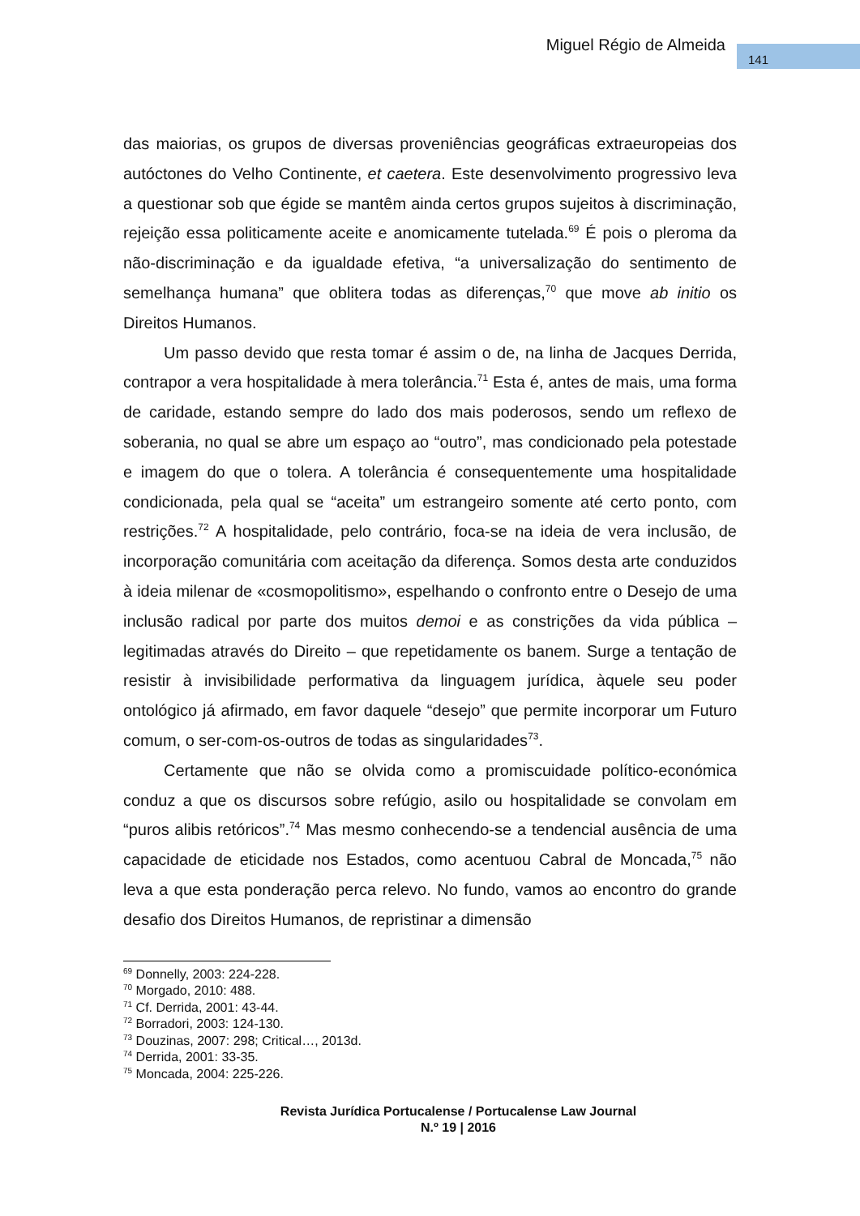Miguel Régio de Almeida 141
das maiorias, os grupos de diversas proveniências geográficas extraeuropeias dos autóctones do Velho Continente, et caetera. Este desenvolvimento progressivo leva a questionar sob que égide se mantêm ainda certos grupos sujeitos à discriminação, rejeição essa politicamente aceite e anomicamente tutelada.<sup>69</sup> É pois o pleroma da não-discriminação e da igualdade efetiva, “a universalização do sentimento de semelhança humana” que oblitera todas as diferenças,<sup>70</sup> que move ab initio os Direitos Humanos.
Um passo devido que resta tomar é assim o de, na linha de Jacques Derrida, contrapor a vera hospitalidade à mera tolerância.<sup>71</sup> Esta é, antes de mais, uma forma de caridade, estando sempre do lado dos mais poderosos, sendo um reflexo de soberania, no qual se abre um espaço ao “outro”, mas condicionado pela potestade e imagem do que o tolera. A tolerância é consequentemente uma hospitalidade condicionada, pela qual se “aceita” um estrangeiro somente até certo ponto, com restrições.<sup>72</sup> A hospitalidade, pelo contrário, foca-se na ideia de vera inclusão, de incorporação comunitária com aceitação da diferença. Somos desta arte conduzidos à ideia milenar de «cosmopolitismo», espelhando o confronto entre o Desejo de uma inclusão radical por parte dos muitos demoi e as constrições da vida pública – legitimadas através do Direito – que repetidamente os banem. Surge a tentação de resistir à invisibilidade performativa da linguagem jurídica, àquele seu poder ontológico já afirmado, em favor daquele “desejo” que permite incorporar um Futuro comum, o ser-com-os-outros de todas as singularidades<sup>73</sup>.
Certamente que não se olvida como a promiscuidade político-económica conduz a que os discursos sobre refúgio, asilo ou hospitalidade se convolam em “puros alibis retóricos”.<sup>74</sup> Mas mesmo conhecendo-se a tendencial ausência de uma capacidade de eticidade nos Estados, como acentuou Cabral de Moncada,<sup>75</sup> não leva a que esta ponderação perca relevo. No fundo, vamos ao encontro do grande desafio dos Direitos Humanos, de repristinar a dimensão
<sup>69</sup> Donnelly, 2003: 224-228.
<sup>70</sup> Morgado, 2010: 488.
<sup>71</sup> Cf. Derrida, 2001: 43-44.
<sup>72</sup> Borradori, 2003: 124-130.
<sup>73</sup> Douzinas, 2007: 298; Critical…, 2013d.
<sup>74</sup> Derrida, 2001: 33-35.
<sup>75</sup> Moncada, 2004: 225-226.
Revista Jurídica Portucalense / Portucalense Law Journal
N.º 19 | 2016